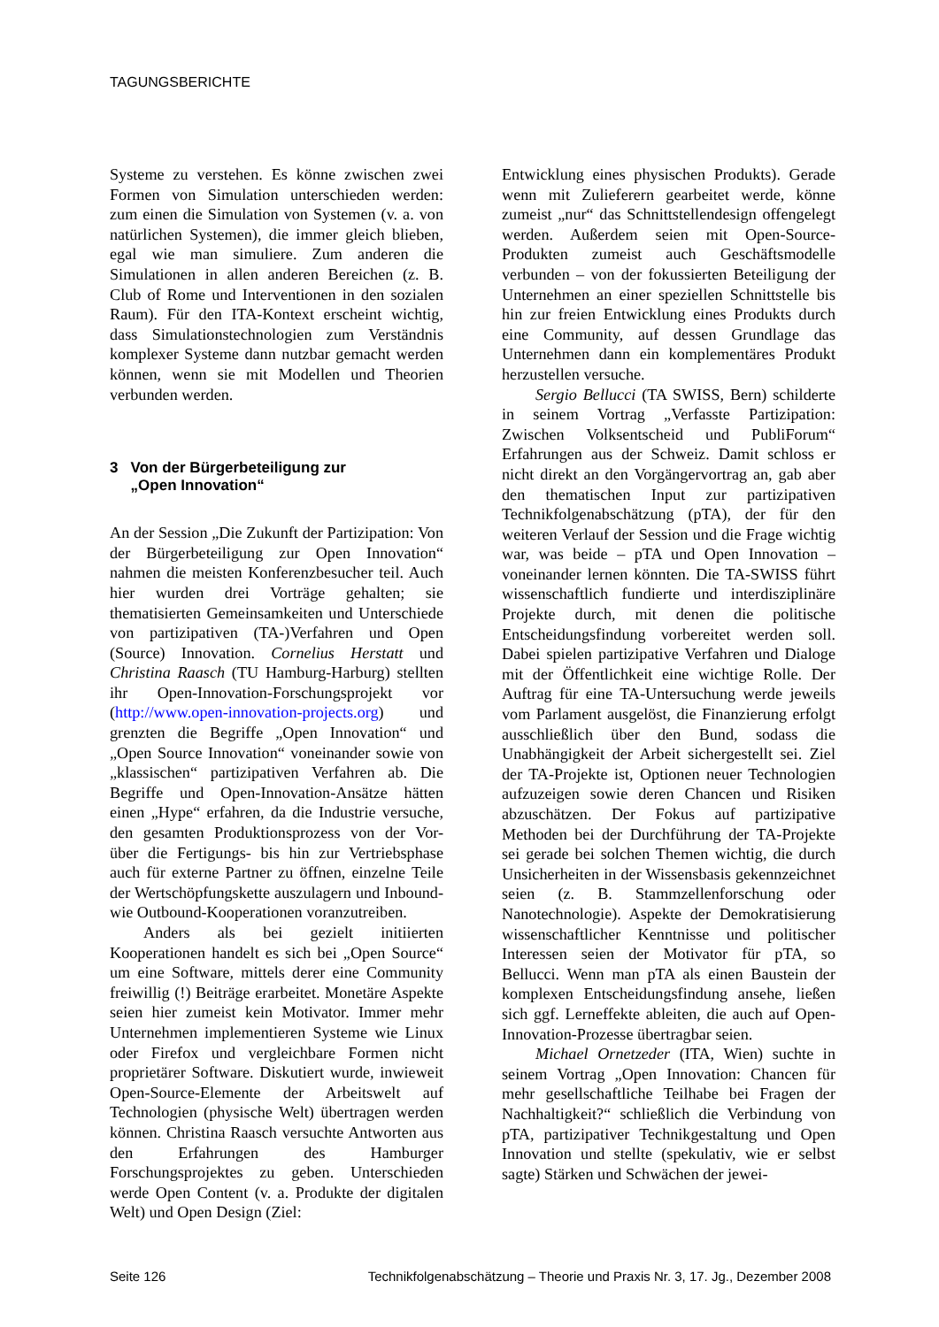TAGUNGSBERICHTE
Systeme zu verstehen. Es könne zwischen zwei Formen von Simulation unterschieden werden: zum einen die Simulation von Systemen (v. a. von natürlichen Systemen), die immer gleich blieben, egal wie man simuliere. Zum anderen die Simulationen in allen anderen Bereichen (z. B. Club of Rome und Interventionen in den sozialen Raum). Für den ITA-Kontext erscheint wichtig, dass Simulationstechnologien zum Verständnis komplexer Systeme dann nutzbar gemacht werden können, wenn sie mit Modellen und Theorien verbunden werden.
3 Von der Bürgerbeteiligung zur
„Open Innovation“
An der Session „Die Zukunft der Partizipation: Von der Bürgerbeteiligung zur Open Innovation“ nahmen die meisten Konferenzbesucher teil. Auch hier wurden drei Vorträge gehalten; sie thematisierten Gemeinsamkeiten und Unterschiede von partizipativen (TA-)Verfahren und Open (Source) Innovation. Cornelius Herstatt und Christina Raasch (TU Hamburg-Harburg) stellten ihr Open-Innovation-Forschungsprojekt vor (http://www.open-innovation-projects.org) und grenzten die Begriffe „Open Innovation“ und „Open Source Innovation“ voneinander sowie von „klassischen“ partizipativen Verfahren ab. Die Begriffe und Open-Innovation-Ansätze hätten einen „Hype“ erfahren, da die Industrie versuche, den gesamten Produktionsprozess von der Vor- über die Fertigungs- bis hin zur Vertriebsphase auch für externe Partner zu öffnen, einzelne Teile der Wertschöpfungskette auszulagern und Inbound- wie Outbound-Kooperationen voranzutreiben.
Anders als bei gezielt initiierten Kooperationen handelt es sich bei „Open Source“ um eine Software, mittels derer eine Community freiwillig (!) Beiträge erarbeitet. Monetäre Aspekte seien hier zumeist kein Motivator. Immer mehr Unternehmen implementieren Systeme wie Linux oder Firefox und vergleichbare Formen nicht proprietärer Software. Diskutiert wurde, inwieweit Open-Source-Elemente der Arbeitswelt auf Technologien (physische Welt) übertragen werden können. Christina Raasch versuchte Antworten aus den Erfahrungen des Hamburger Forschungsprojektes zu geben. Unterschieden werde Open Content (v. a. Produkte der digitalen Welt) und Open Design (Ziel:
Entwicklung eines physischen Produkts). Gerade wenn mit Zulieferern gearbeitet werde, könne zumeist „nur“ das Schnittstellendesign offengelegt werden. Außerdem seien mit Open-Source-Produkten zumeist auch Geschäftsmodelle verbunden – von der fokussierten Beteiligung der Unternehmen an einer speziellen Schnittstelle bis hin zur freien Entwicklung eines Produkts durch eine Community, auf dessen Grundlage das Unternehmen dann ein komplementäres Produkt herzustellen versuche.
Sergio Bellucci (TA SWISS, Bern) schilderte in seinem Vortrag „Verfasste Partizipation: Zwischen Volksentscheid und PubliForum“ Erfahrungen aus der Schweiz. Damit schloss er nicht direkt an den Vorgängervortrag an, gab aber den thematischen Input zur partizipativen Technikfolgenabschätzung (pTA), der für den weiteren Verlauf der Session und die Frage wichtig war, was beide – pTA und Open Innovation – voneinander lernen könnten. Die TA-SWISS führt wissenschaftlich fundierte und interdisziplinäre Projekte durch, mit denen die politische Entscheidungsfindung vorbereitet werden soll. Dabei spielen partizipative Verfahren und Dialoge mit der Öffentlichkeit eine wichtige Rolle. Der Auftrag für eine TA-Untersuchung werde jeweils vom Parlament ausgelöst, die Finanzierung erfolgt ausschließlich über den Bund, sodass die Unabhängigkeit der Arbeit sichergestellt sei. Ziel der TA-Projekte ist, Optionen neuer Technologien aufzuzeigen sowie deren Chancen und Risiken abzuschätzen. Der Fokus auf partizipative Methoden bei der Durchführung der TA-Projekte sei gerade bei solchen Themen wichtig, die durch Unsicherheiten in der Wissensbasis gekennzeichnet seien (z. B. Stammzellenforschung oder Nanotechnologie). Aspekte der Demokratisierung wissenschaftlicher Kenntnisse und politischer Interessen seien der Motivator für pTA, so Bellucci. Wenn man pTA als einen Baustein der komplexen Entscheidungsfindung ansehe, ließen sich ggf. Lerneffekte ableiten, die auch auf Open-Innovation-Prozesse übertragbar seien.
Michael Ornetzeder (ITA, Wien) suchte in seinem Vortrag „Open Innovation: Chancen für mehr gesellschaftliche Teilhabe bei Fragen der Nachhaltigkeit?“ schließlich die Verbindung von pTA, partizipativer Technikgestaltung und Open Innovation und stellte (spekulativ, wie er selbst sagte) Stärken und Schwächen der jewei-
Seite 126 Technikfolgenabschätzung – Theorie und Praxis Nr. 3, 17. Jg., Dezember 2008